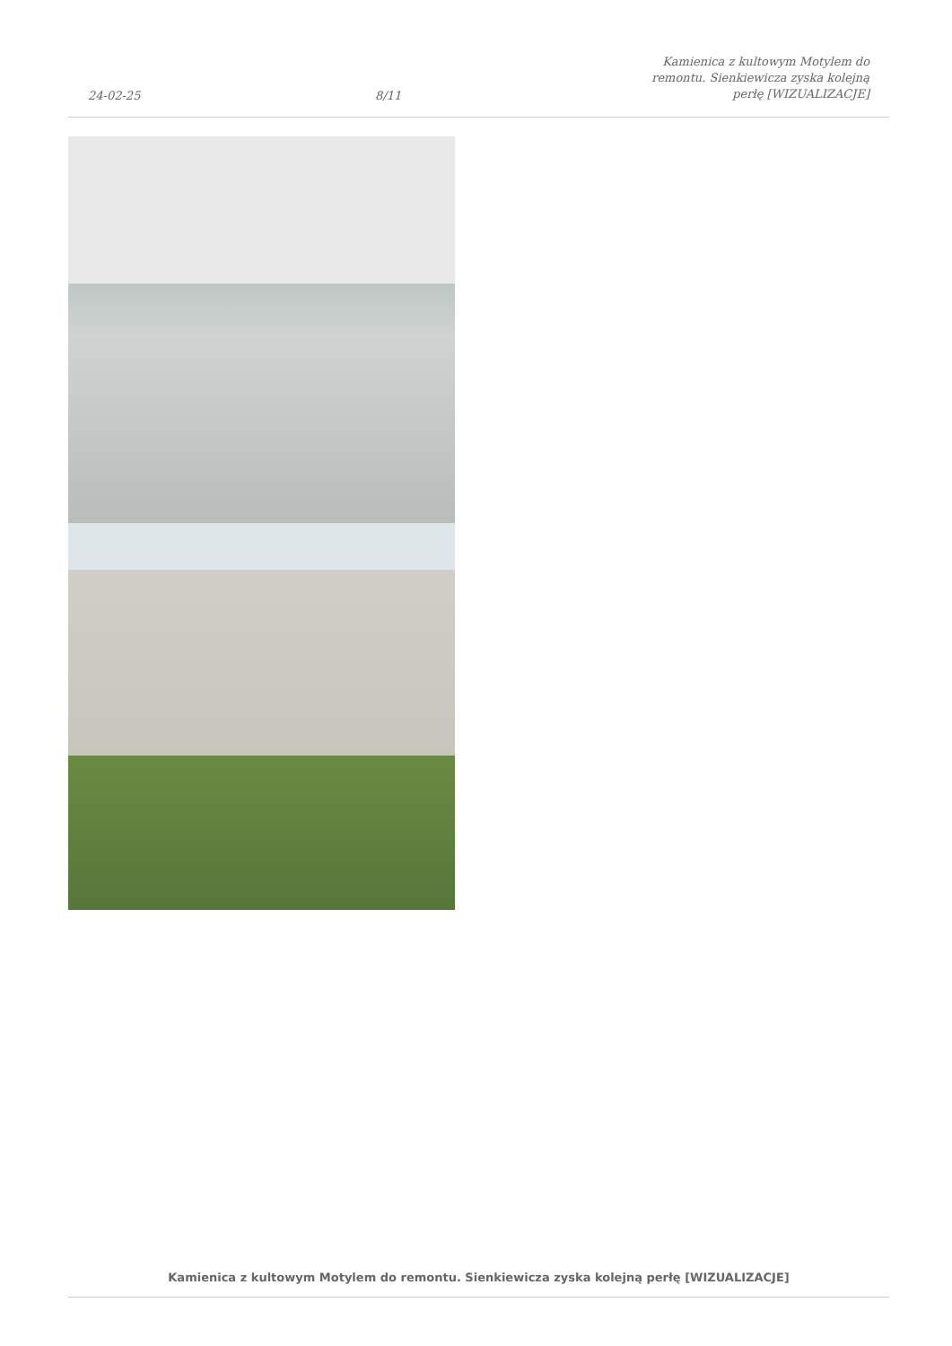24-02-25 8/11 Kamienica z kultowym Motylem do remontu. Sienkiewicza zyska kolejną perłę [WIZUALIZACJE]
Kamienica z kultowym Motylem do remontu. Sienkiewicza zyska kolejną perłę [WIZUALIZACJE]